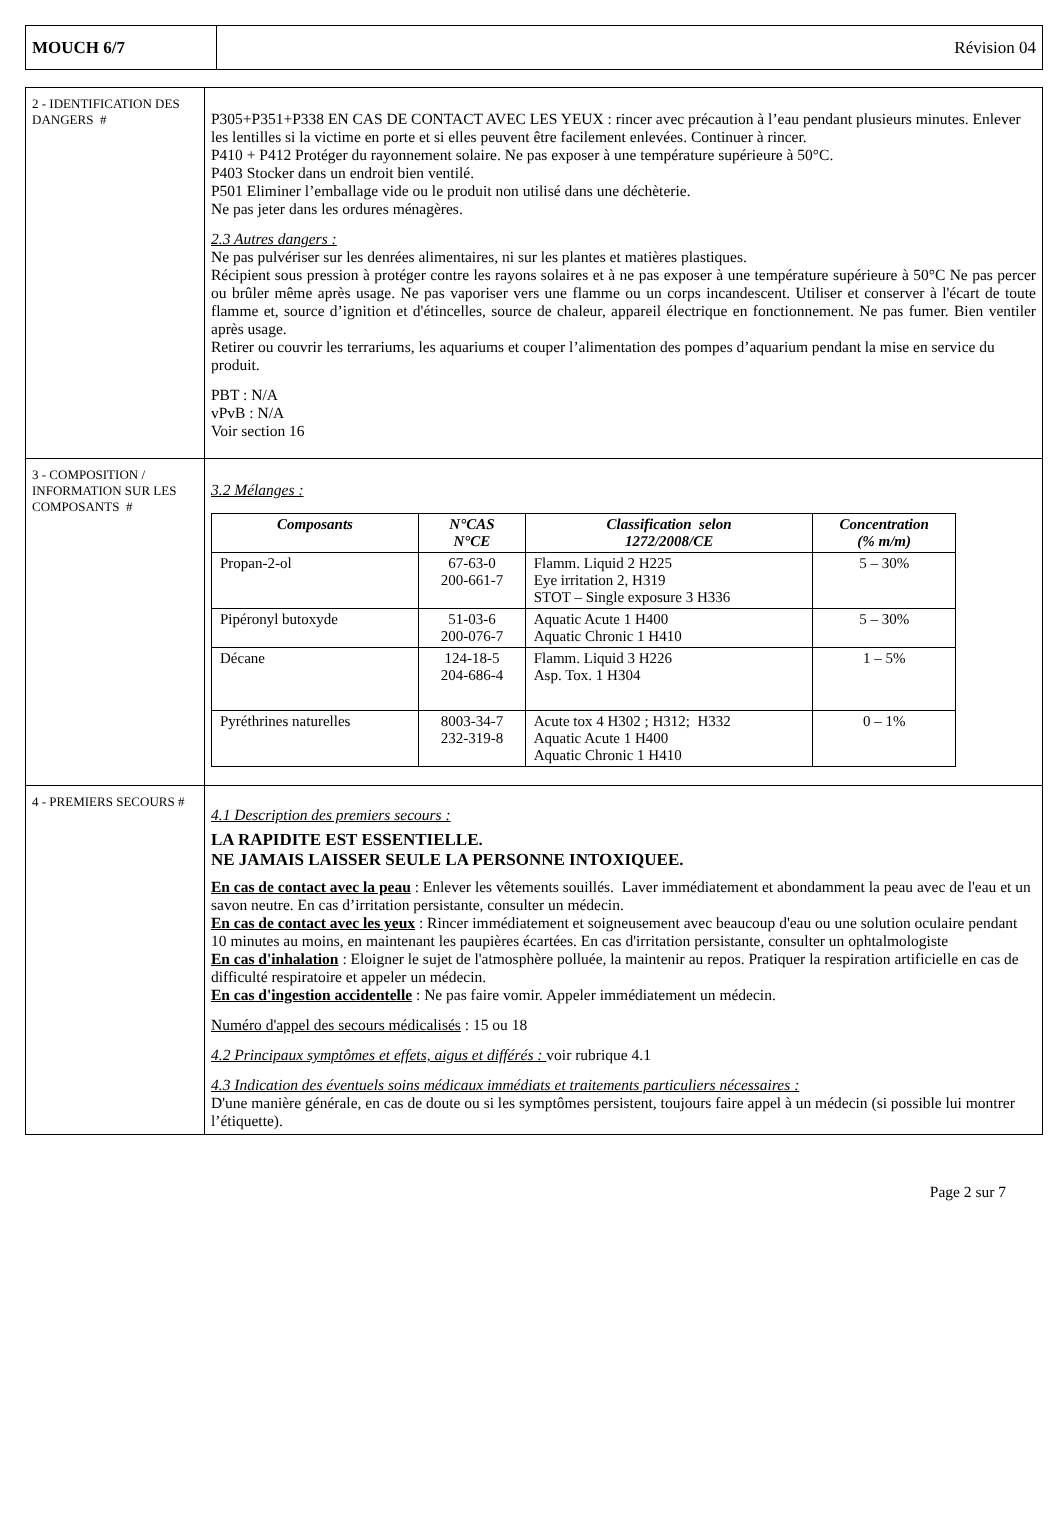MOUCH 6/7 Révision 04
| 2 - IDENTIFICATION DES DANGERS # | P305+P351+P338 EN CAS DE CONTACT AVEC LES YEUX : rincer avec précaution à l’eau pendant plusieurs minutes. Enlever les lentilles si la victime en porte et si elles peuvent être facilement enlevées. Continuer à rincer. P410 + P412 Protéger du rayonnement solaire. Ne pas exposer à une température supérieure à 50°C. P403 Stocker dans un endroit bien ventilé. P501 Eliminer l’emballage vide ou le produit non utilisé dans une déchèterie. Ne pas jeter dans les ordures ménagères. 2.3 Autres dangers : Ne pas pulvériser sur les denrées alimentaires, ni sur les plantes et matières plastiques. Récipient sous pression à protéger contre les rayons solaires et à ne pas exposer à une température supérieure à 50°C Ne pas percer ou brûler même après usage. Ne pas vaporiser vers une flamme ou un corps incandescent. Utiliser et conserver à l'écart de toute flamme et, source d’ignition et d'étincelles, source de chaleur, appareil électrique en fonctionnement. Ne pas fumer. Bien ventiler après usage. Retirer ou couvrir les terrariums, les aquariums et couper l’alimentation des pompes d’aquarium pendant la mise en service du produit. PBT : N/A vPvB : N/A Voir section 16 |
| 3 - COMPOSITION / INFORMATION SUR LES COMPOSANTS # | 3.2 Mélanges : / Composants / N°CAS N°CE / Classification selon 1272/2008/CE / Concentration (% m/m) / / --- / --- / --- / --- / / Propan-2-ol / 67-63-0 200-661-7 / Flamm. Liquid 2 H225 Eye irritation 2, H319 STOT – Single exposure 3 H336 / 5 – 30% / / Pipéronyl butoxyde / 51-03-6 200-076-7 / Aquatic Acute 1 H400 Aquatic Chronic 1 H410 / 5 – 30% / / Décane / 124-18-5 204-686-4 / Flamm. Liquid 3 H226 Asp. Tox. 1 H304 / 1 – 5% / / Pyréthrines naturelles / 8003-34-7 232-319-8 / Acute tox 4 H302 ; H312; H332 Aquatic Acute 1 H400 Aquatic Chronic 1 H410 / 0 – 1% / |
| 4 - PREMIERS SECOURS # | 4.1 Description des premiers secours : LA RAPIDITE EST ESSENTIELLE. NE JAMAIS LAISSER SEULE LA PERSONNE INTOXIQUEE. En cas de contact avec la peau : Enlever les vêtements souillés. Laver immédiatement et abondamment la peau avec de l'eau et un savon neutre. En cas d’irritation persistante, consulter un médecin. En cas de contact avec les yeux : Rincer immédiatement et soigneusement avec beaucoup d'eau ou une solution oculaire pendant 10 minutes au moins, en maintenant les paupières écartées. En cas d'irritation persistante, consulter un ophtalmologiste En cas d'inhalation : Eloigner le sujet de l'atmosphère polluée, la maintenir au repos. Pratiquer la respiration artificielle en cas de difficulté respiratoire et appeler un médecin. En cas d'ingestion accidentelle : Ne pas faire vomir. Appeler immédiatement un médecin. Numéro d'appel des secours médicalisés : 15 ou 18 4.2 Principaux symptômes et effets, aigus et différés : voir rubrique 4.1 4.3 Indication des éventuels soins médicaux immédiats et traitements particuliers nécessaires : D'une manière générale, en cas de doute ou si les symptômes persistent, toujours faire appel à un médecin (si possible lui montrer l’étiquette). |
Page 2 sur 7